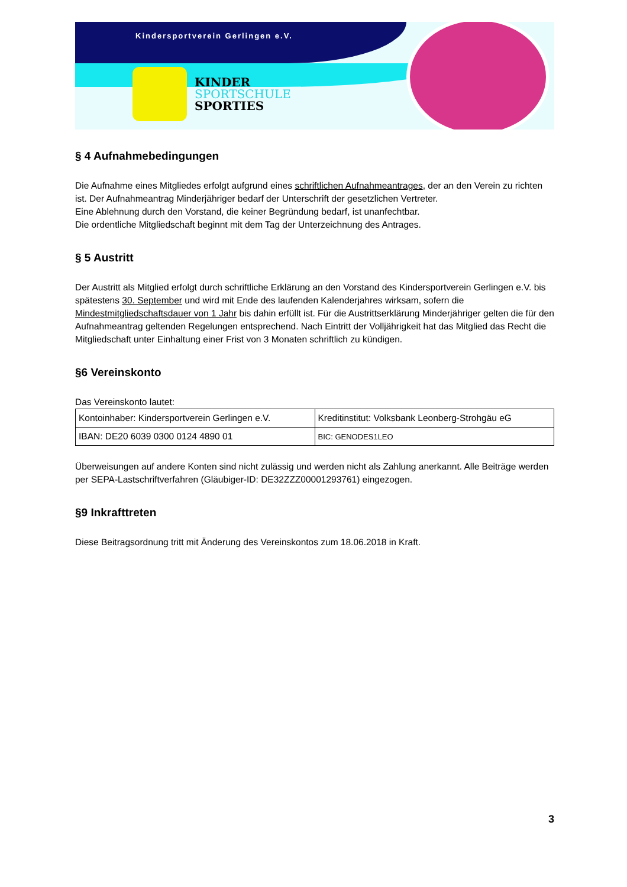Kindersportverein Gerlingen e.V.
KINDER
SPORTSCHULE
SPORTIES
§ 4 Aufnahmebedingungen
Die Aufnahme eines Mitgliedes erfolgt aufgrund eines schriftlichen Aufnahmeantrages, der an den Verein zu richten ist. Der Aufnahmeantrag Minderjähriger bedarf der Unterschrift der gesetzlichen Vertreter.
Eine Ablehnung durch den Vorstand, die keiner Begründung bedarf, ist unanfechtbar.
Die ordentliche Mitgliedschaft beginnt mit dem Tag der Unterzeichnung des Antrages.
§ 5 Austritt
Der Austritt als Mitglied erfolgt durch schriftliche Erklärung an den Vorstand des Kindersportverein Gerlingen e.V. bis spätestens 30. September und wird mit Ende des laufenden Kalenderjahres wirksam, sofern die Mindestmitgliedschaftsdauer von 1 Jahr bis dahin erfüllt ist. Für die Austrittserklärung Minderjähriger gelten die für den Aufnahmeantrag geltenden Regelungen entsprechend. Nach Eintritt der Volljährigkeit hat das Mitglied das Recht die Mitgliedschaft unter Einhaltung einer Frist von 3 Monaten schriftlich zu kündigen.
§6 Vereinskonto
Das Vereinskonto lautet:
| Kontoinhaber: Kindersportverein Gerlingen e.V. | Kreditinstitut: Volksbank Leonberg-Strohgäu eG |
| IBAN: DE20 6039 0300 0124 4890 01 | BIC: GENODES1LEO |
Überweisungen auf andere Konten sind nicht zulässig und werden nicht als Zahlung anerkannt. Alle Beiträge werden per SEPA-Lastschriftverfahren (Gläubiger-ID: DE32ZZZ00001293761) eingezogen.
§9 Inkrafttreten
Diese Beitragsordnung tritt mit Änderung des Vereinskontos zum 18.06.2018 in Kraft.
3